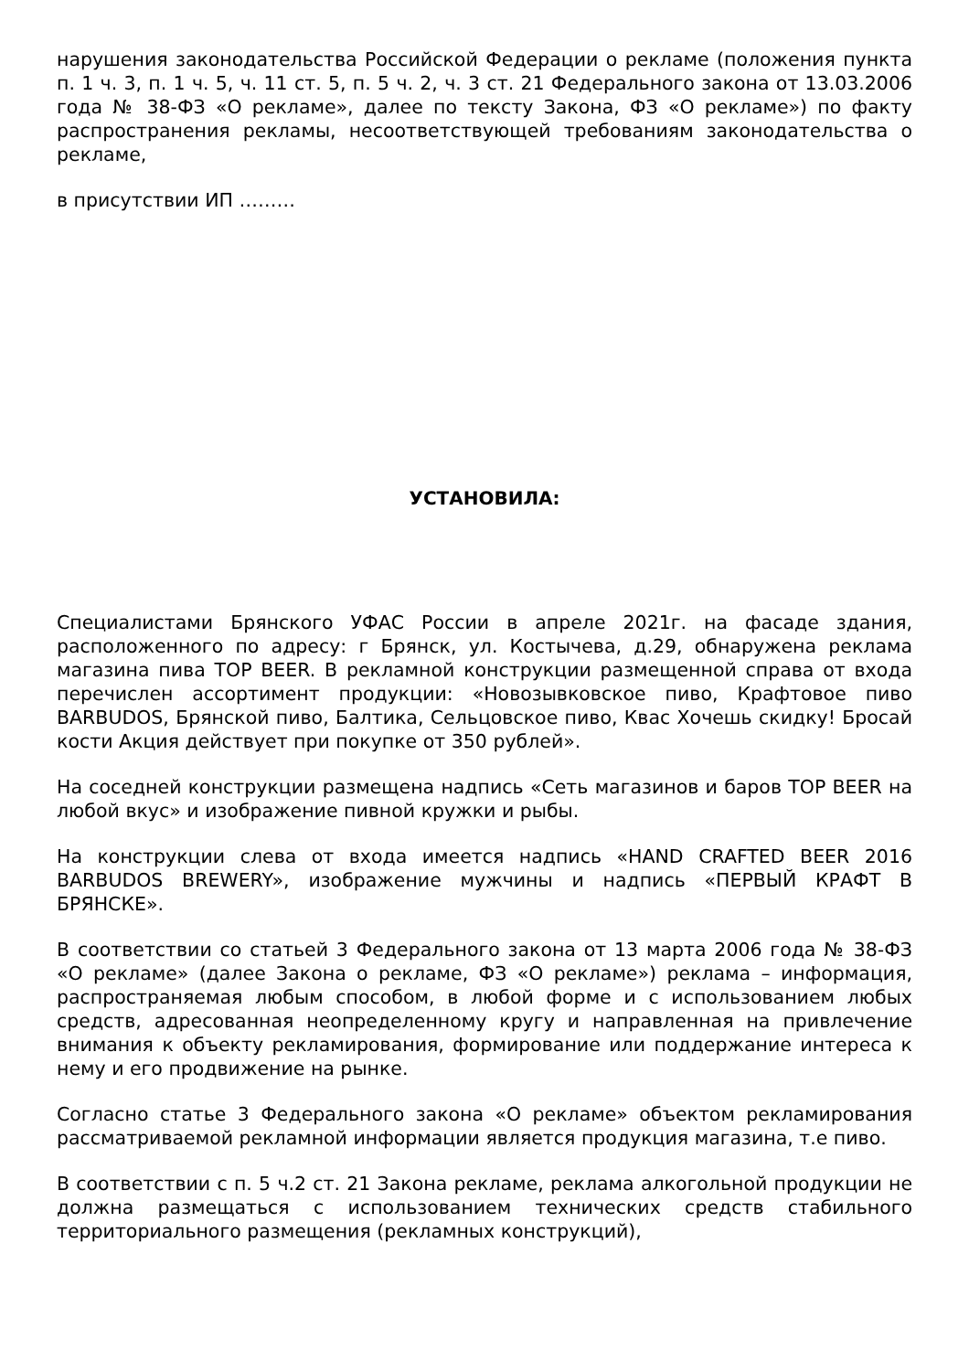нарушения законодательства Российской Федерации о рекламе (положения пункта п. 1 ч. 3, п. 1 ч. 5, ч. 11 ст. 5, п. 5 ч. 2, ч. 3 ст. 21 Федерального закона от 13.03.2006 года № 38-ФЗ «О рекламе», далее по тексту Закона, ФЗ «О рекламе») по факту распространения рекламы, несоответствующей требованиям законодательства о рекламе,
в присутствии ИП ………
УСТАНОВИЛА:
Специалистами Брянского УФАС России в апреле 2021г. на фасаде здания, расположенного по адресу: г Брянск, ул. Костычева, д.29, обнаружена реклама магазина пива TOP BEER. В рекламной конструкции размещенной справа от входа перечислен ассортимент продукции: «Новозывковское пиво, Крафтовое пиво BARBUDOS, Брянской пиво, Балтика, Сельцовское пиво, Квас Хочешь скидку! Бросай кости Акция действует при покупке от 350 рублей».
На соседней конструкции размещена надпись «Сеть магазинов и баров TOP BEER на любой вкус» и изображение пивной кружки и рыбы.
На конструкции слева от входа имеется надпись «HAND CRAFTED BEER 2016 BARBUDOS BREWERY», изображение мужчины и надпись «ПЕРВЫЙ КРАФТ В БРЯНСКЕ».
В соответствии со статьей 3 Федерального закона от 13 марта 2006 года № 38-ФЗ «О рекламе» (далее Закона о рекламе, ФЗ «О рекламе») реклама – информация, распространяемая любым способом, в любой форме и с использованием любых средств, адресованная неопределенному кругу и направленная на привлечение внимания к объекту рекламирования, формирование или поддержание интереса к нему и его продвижение на рынке.
Согласно статье 3 Федерального закона «О рекламе» объектом рекламирования рассматриваемой рекламной информации является продукция магазина, т.е пиво.
В соответствии с п. 5 ч.2 ст. 21 Закона рекламе, реклама алкогольной продукции не должна размещаться с использованием технических средств стабильного территориального размещения (рекламных конструкций),